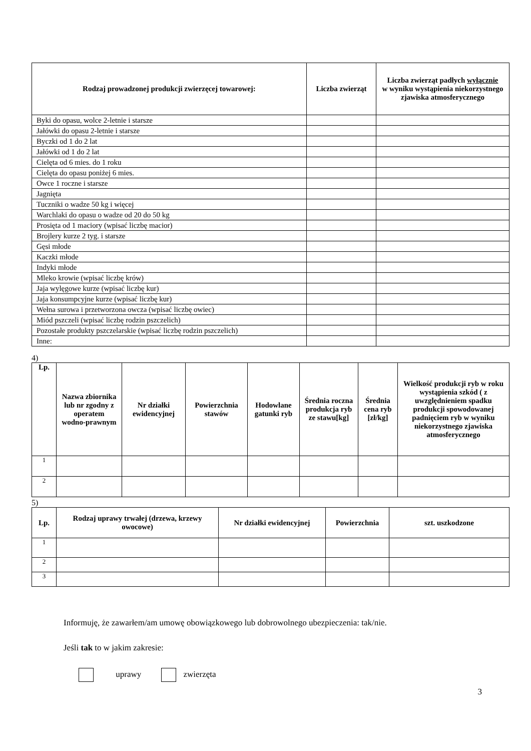| Rodzaj prowadzonej produkcji zwierzęcej towarowej: | Liczba zwierząt | Liczba zwierząt padłych wyłącznie w wyniku wystąpienia niekorzystnego zjawiska atmosferycznego |
| --- | --- | --- |
| Byki do opasu, wolce 2-letnie i starsze | | |
| Jałówki do opasu 2-letnie i starsze | | |
| Byczki od 1 do 2 lat | | |
| Jałówki od 1 do 2 lat | | |
| Cielęta od 6 mies. do 1 roku | | |
| Cielęta do opasu poniżej 6 mies. | | |
| Owce 1 roczne i starsze | | |
| Jagnięta | | |
| Tuczniki o wadze 50 kg i więcej | | |
| Warchlaki do opasu o wadze od 20 do 50 kg | | |
| Prosięta od 1 maciory (wpisać liczbę macior) | | |
| Brojlery kurze 2 tyg. i starsze | | |
| Gęsi młode | | |
| Kaczki młode | | |
| Indyki młode | | |
| Mleko krowie (wpisać liczbę krów) | | |
| Jaja wylęgowe kurze (wpisać liczbę kur) | | |
| Jaja konsumpcyjne kurze (wpisać liczbę kur) | | |
| Wełna surowa i przetworzona owcza (wpisać liczbę owiec) | | |
| Miód pszczeli (wpisać liczbę rodzin pszczelich) | | |
| Pozostałe produkty pszczelarskie (wpisać liczbę rodzin pszczelich) | | |
| Inne: | | |
4)
| Lp. | Nazwa zbiornika lub nr zgodny z operatem wodno-prawnym | Nr działki ewidencyjnej | Powierzchnia stawów | Hodowlane gatunki ryb | Średnia roczna produkcja ryb ze stawu[kg] | Średnia cena ryb [zł/kg] | Wielkość produkcji ryb w roku wystąpienia szkód ( z uwzględnieniem spadku produkcji spowodowanej padnięciem ryb w wyniku niekorzystnego zjawiska atmosferycznego |
| --- | --- | --- | --- | --- | --- | --- | --- |
| 1 | | | | | | | |
| 2 | | | | | | | |
5)
| Lp. | Rodzaj uprawy trwałej (drzewa, krzewy owocowe) | Nr działki ewidencyjnej | Powierzchnia | szt. uszkodzone |
| --- | --- | --- | --- | --- |
| 1 | | | | |
| 2 | | | | |
| 3 | | | | |
Informuję, że zawarłem/am umowę obowiązkowego lub dobrowolnego ubezpieczenia: tak/nie.
Jeśli tak to w jakim zakresie:
uprawy zwierzęta
3